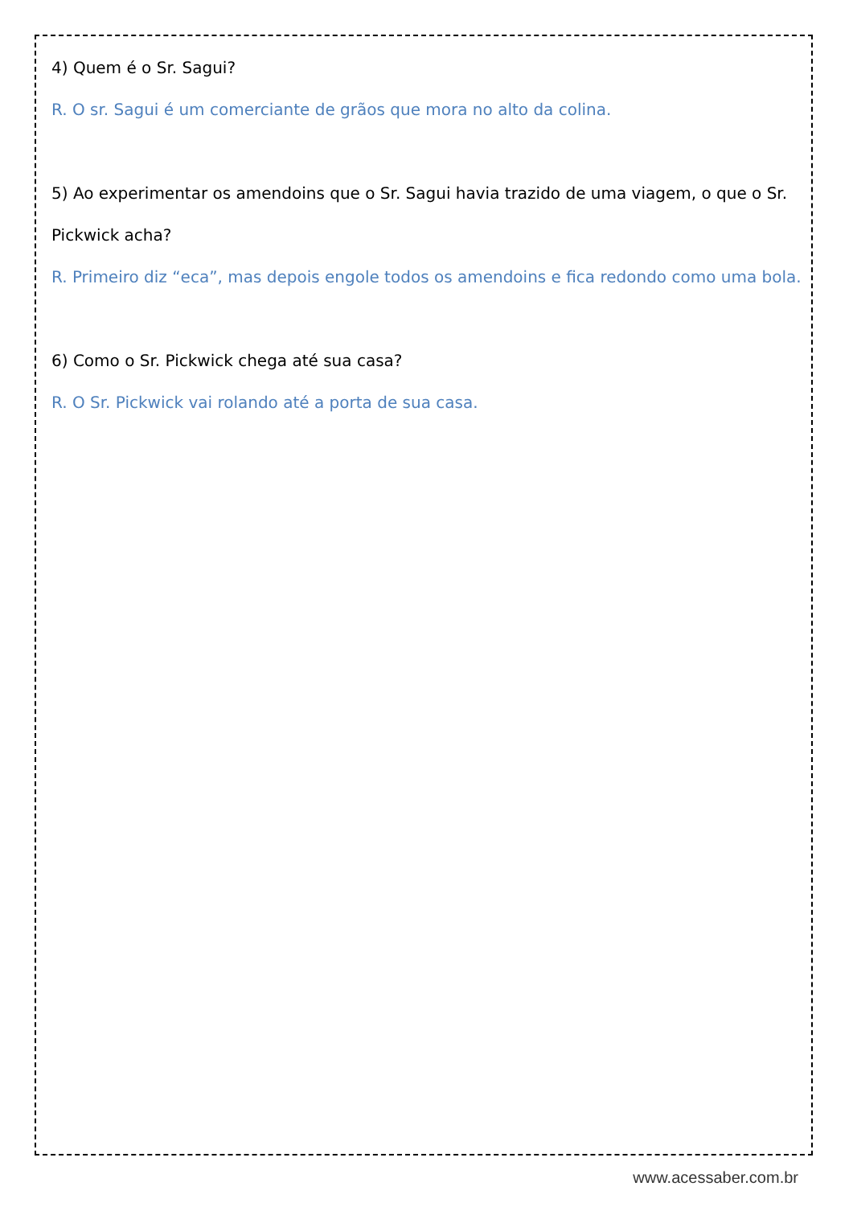4) Quem é o Sr. Sagui?
R. O sr. Sagui é um comerciante de grãos que mora no alto da colina.
5) Ao experimentar os amendoins que o Sr. Sagui havia trazido de uma viagem, o que o Sr. Pickwick acha?
R. Primeiro diz “eca”, mas depois engole todos os amendoins e fica redondo como uma bola.
6) Como o Sr. Pickwick chega até sua casa?
R. O Sr. Pickwick vai rolando até a porta de sua casa.
www.acessaber.com.br